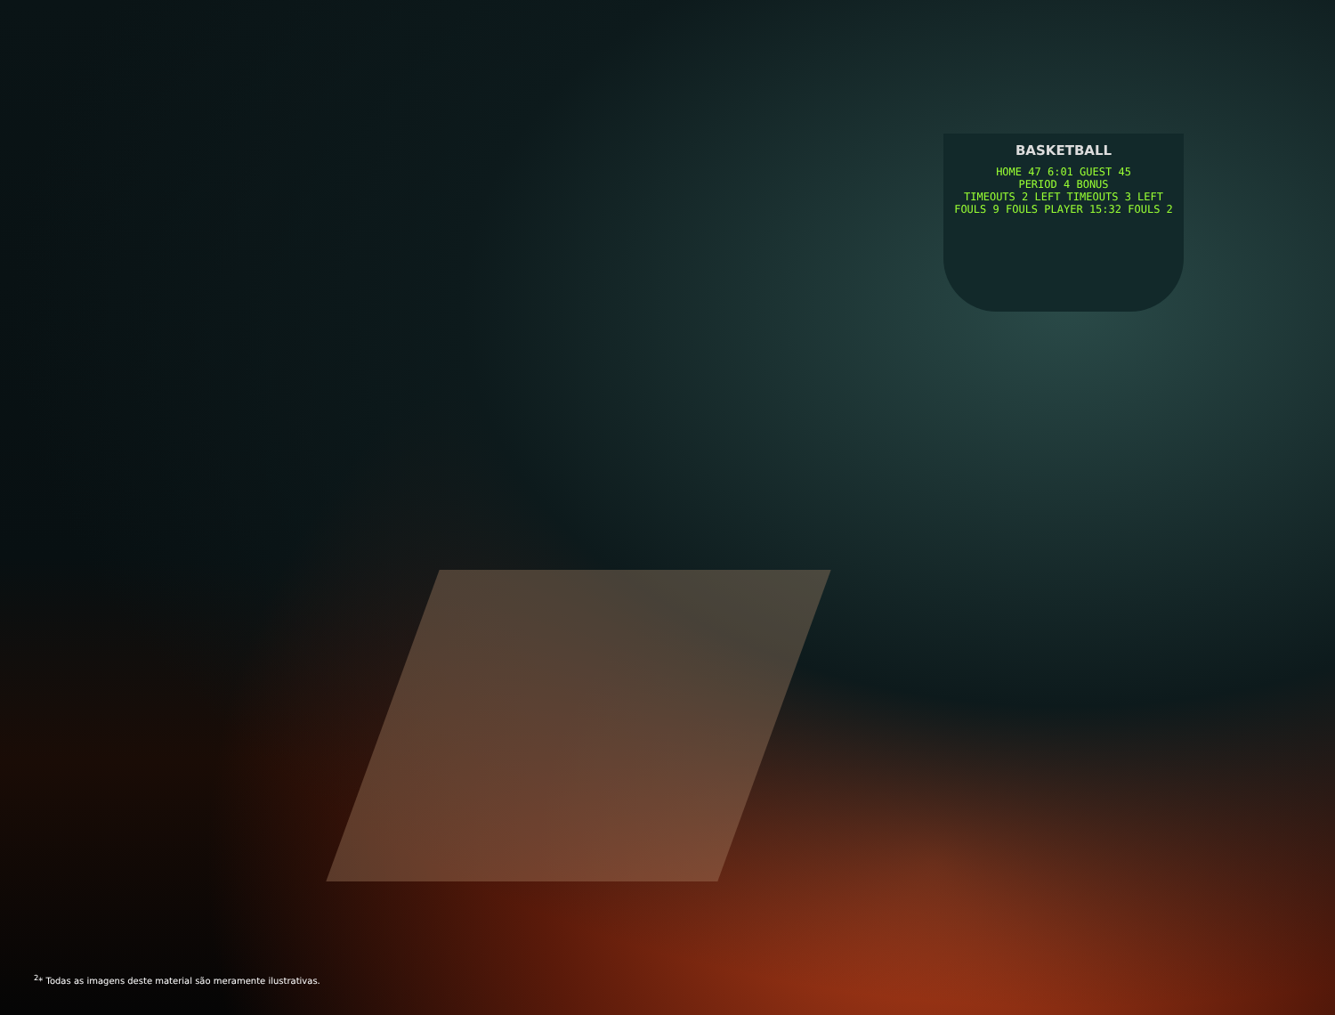BASKETBALL
HOME 47 6:01 GUEST 45
PERIOD 4 BONUS
TIMEOUTS 2 LEFT TIMEOUTS 3 LEFT
FOULS 9 FOULS PLAYER 15:32 FOULS 2
<sup>2</sup>* Todas as imagens deste material são meramente ilustrativas.